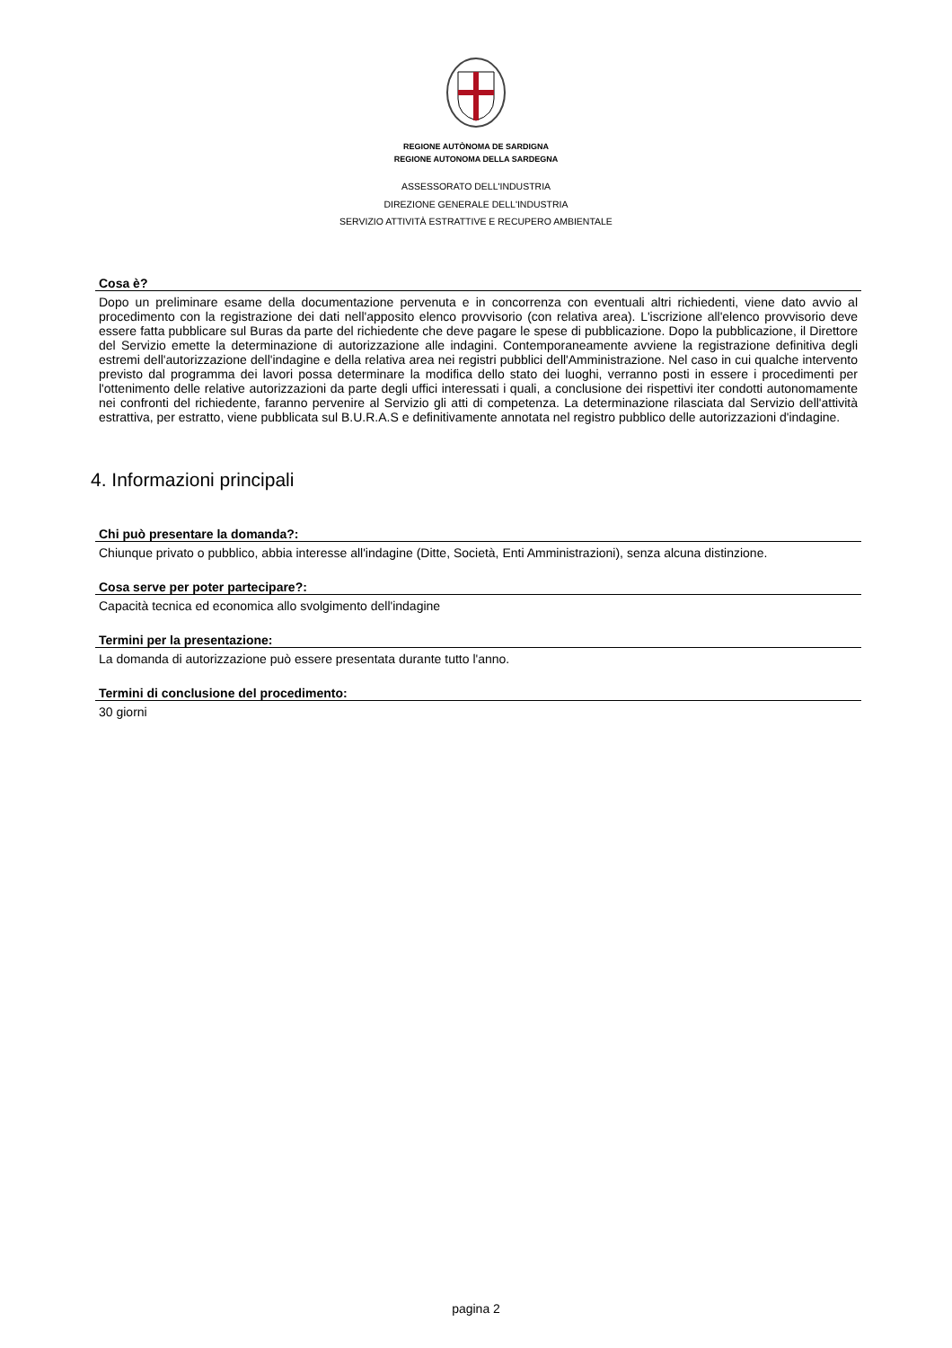REGIONE AUTÒNOMA DE SARDIGNA
REGIONE AUTONOMA DELLA SARDEGNA
ASSESSORATO DELL'INDUSTRIA
DIREZIONE GENERALE DELL'INDUSTRIA
SERVIZIO ATTIVITÀ ESTRATTIVE E RECUPERO AMBIENTALE
Cosa è?
Dopo un preliminare esame della documentazione pervenuta e in concorrenza con eventuali altri richiedenti, viene dato avvio al procedimento con la registrazione dei dati nell'apposito elenco provvisorio (con relativa area). L'iscrizione all'elenco provvisorio deve essere fatta pubblicare sul Buras da parte del richiedente che deve pagare le spese di pubblicazione. Dopo la pubblicazione, il Direttore del Servizio emette la determinazione di autorizzazione alle indagini. Contemporaneamente avviene la registrazione definitiva degli estremi dell'autorizzazione dell'indagine e della relativa area nei registri pubblici dell'Amministrazione. Nel caso in cui qualche intervento previsto dal programma dei lavori possa determinare la modifica dello stato dei luoghi, verranno posti in essere i procedimenti per l'ottenimento delle relative autorizzazioni da parte degli uffici interessati i quali, a conclusione dei rispettivi iter condotti autonomamente nei confronti del richiedente, faranno pervenire al Servizio gli atti di competenza. La determinazione rilasciata dal Servizio dell'attività estrattiva, per estratto, viene pubblicata sul B.U.R.A.S e definitivamente annotata nel registro pubblico delle autorizzazioni d'indagine.
4. Informazioni principali
Chi può presentare la domanda?:
Chiunque privato o pubblico, abbia interesse all'indagine (Ditte, Società, Enti Amministrazioni), senza alcuna distinzione.
Cosa serve per poter partecipare?:
Capacità tecnica ed economica allo svolgimento dell'indagine
Termini per la presentazione:
La domanda di autorizzazione può essere presentata durante tutto l'anno.
Termini di conclusione del procedimento:
30 giorni
pagina 2